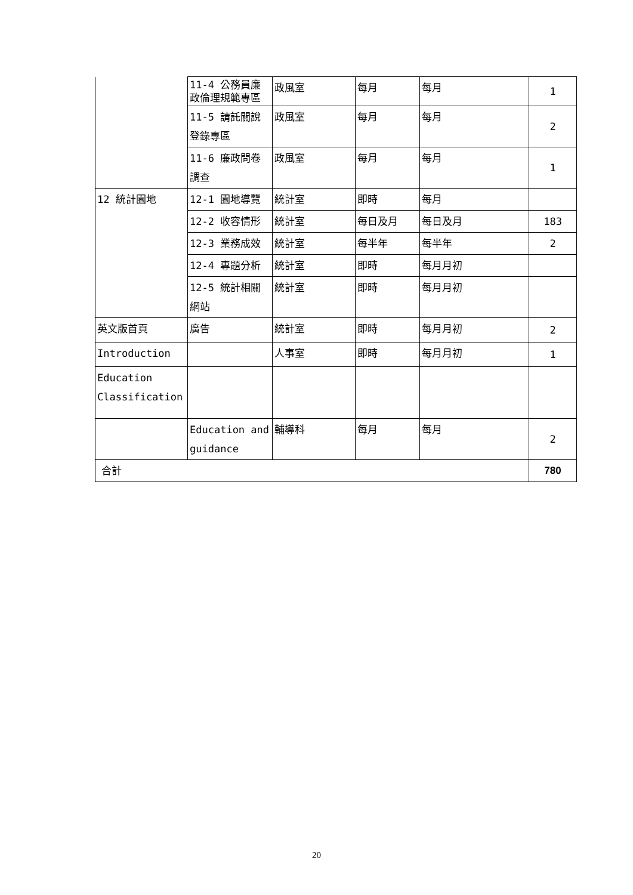| | 11-4 公務員廉政倫理規範專區 | 政風室 | 每月 | 每月 | 1 |
| | 11-5 請託關說登錄專區 | 政風室 | 每月 | 每月 | 2 |
| | 11-6 廉政問卷調查 | 政風室 | 每月 | 每月 | 1 |
| 12 統計園地 | 12-1 園地導覽 | 統計室 | 即時 | 每月 | |
| | 12-2 收容情形 | 統計室 | 每日及月 | 每日及月 | 183 |
| | 12-3 業務成效 | 統計室 | 每半年 | 每半年 | 2 |
| | 12-4 專題分析 | 統計室 | 即時 | 每月月初 | |
| | 12-5 統計相關網站 | 統計室 | 即時 | 每月月初 | |
| 英文版首頁 | 廣告 | 統計室 | 即時 | 每月月初 | 2 |
| Introduction | | 人事室 | 即時 | 每月月初 | 1 |
| Education Classification | | | | | |
| | Education and guidance | 輔導科 | 每月 | 每月 | 2 |
| 合計 | | | | | 780 |
20